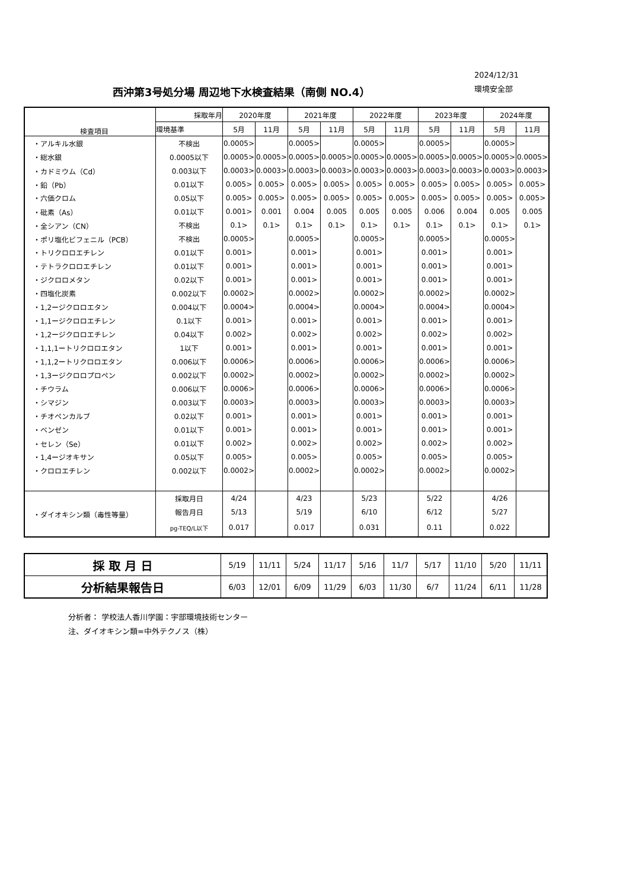2024/12/31
環境安全部
西沖第3号処分場 周辺地下水検査結果（南側 NO.4）
| 検査項目 | 採取年月 | 2020年度 | | 2021年度 | | 2022年度 | | 2023年度 | | 2024年度 | |
| | 環境基準 | 5月 | 11月 | 5月 | 11月 | 5月 | 11月 | 5月 | 11月 | 5月 | 11月 |
| ・アルキル水銀 | 不検出 | 0.0005> | | 0.0005> | | 0.0005> | | 0.0005> | | 0.0005> | |
| ・総水銀 | 0.0005以下 | 0.0005> | 0.0005> | 0.0005> | 0.0005> | 0.0005> | 0.0005> | 0.0005> | 0.0005> | 0.0005> | 0.0005> |
| ・カドミウム（Cd） | 0.003以下 | 0.0003> | 0.0003> | 0.0003> | 0.0003> | 0.0003> | 0.0003> | 0.0003> | 0.0003> | 0.0003> | 0.0003> |
| ・鉛（Pb） | 0.01以下 | 0.005> | 0.005> | 0.005> | 0.005> | 0.005> | 0.005> | 0.005> | 0.005> | 0.005> | 0.005> |
| ・六価クロム | 0.05以下 | 0.005> | 0.005> | 0.005> | 0.005> | 0.005> | 0.005> | 0.005> | 0.005> | 0.005> | 0.005> |
| ・砒素（As） | 0.01以下 | 0.001> | 0.001 | 0.004 | 0.005 | 0.005 | 0.005 | 0.006 | 0.004 | 0.005 | 0.005 |
| ・全シアン（CN） | 不検出 | 0.1> | 0.1> | 0.1> | 0.1> | 0.1> | 0.1> | 0.1> | 0.1> | 0.1> | 0.1> |
| ・ポリ塩化ビフェニル（PCB） | 不検出 | 0.0005> | | 0.0005> | | 0.0005> | | 0.0005> | | 0.0005> | |
| ・トリクロロエチレン | 0.01以下 | 0.001> | | 0.001> | | 0.001> | | 0.001> | | 0.001> | |
| ・テトラクロロエチレン | 0.01以下 | 0.001> | | 0.001> | | 0.001> | | 0.001> | | 0.001> | |
| ・ジクロロメタン | 0.02以下 | 0.001> | | 0.001> | | 0.001> | | 0.001> | | 0.001> | |
| ・四塩化炭素 | 0.002以下 | 0.0002> | | 0.0002> | | 0.0002> | | 0.0002> | | 0.0002> | |
| ・1,2ージクロロエタン | 0.004以下 | 0.0004> | | 0.0004> | | 0.0004> | | 0.0004> | | 0.0004> | |
| ・1,1ージクロロエチレン | 0.1以下 | 0.001> | | 0.001> | | 0.001> | | 0.001> | | 0.001> | |
| ・1,2ージクロロエチレン | 0.04以下 | 0.002> | | 0.002> | | 0.002> | | 0.002> | | 0.002> | |
| ・1,1,1ートリクロロエタン | 1以下 | 0.001> | | 0.001> | | 0.001> | | 0.001> | | 0.001> | |
| ・1,1,2ートリクロロエタン | 0.006以下 | 0.0006> | | 0.0006> | | 0.0006> | | 0.0006> | | 0.0006> | |
| ・1,3ージクロロプロペン | 0.002以下 | 0.0002> | | 0.0002> | | 0.0002> | | 0.0002> | | 0.0002> | |
| ・チウラム | 0.006以下 | 0.0006> | | 0.0006> | | 0.0006> | | 0.0006> | | 0.0006> | |
| ・シマジン | 0.003以下 | 0.0003> | | 0.0003> | | 0.0003> | | 0.0003> | | 0.0003> | |
| ・チオペンカルブ | 0.02以下 | 0.001> | | 0.001> | | 0.001> | | 0.001> | | 0.001> | |
| ・ベンゼン | 0.01以下 | 0.001> | | 0.001> | | 0.001> | | 0.001> | | 0.001> | |
| ・セレン（Se） | 0.01以下 | 0.002> | | 0.002> | | 0.002> | | 0.002> | | 0.002> | |
| ・1,4ージオキサン | 0.05以下 | 0.005> | | 0.005> | | 0.005> | | 0.005> | | 0.005> | |
| ・クロロエチレン | 0.002以下 | 0.0002> | | 0.0002> | | 0.0002> | | 0.0002> | | 0.0002> | |
| ・ダイオキシン類（毒性等量） | 採取月日 | 4/24 | | 4/23 | | 5/23 | | 5/22 | | 4/26 | |
| | 報告月日 | 5/13 | | 5/19 | | 6/10 | | 6/12 | | 5/27 | |
| | pg-TEQ/L以下 | 0.017 | | 0.017 | | 0.031 | | 0.11 | | 0.022 | |
| 採 取 月 日 | 5/19 | 11/11 | 5/24 | 11/17 | 5/16 | 11/7 | 5/17 | 11/10 | 5/20 | 11/11 |
| 分析結果報告日 | 6/03 | 12/01 | 6/09 | 11/29 | 6/03 | 11/30 | 6/7 | 11/24 | 6/11 | 11/28 |
分析者： 学校法人香川学園：宇部環境技術センター
注、ダイオキシン類=中外テクノス（株）